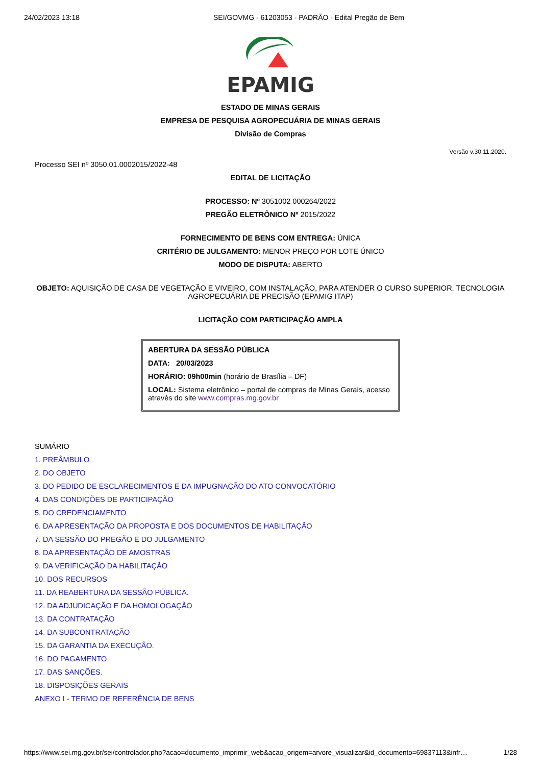24/02/2023 13:18 SEI/GOVMG - 61203053 - PADRÃO - Edital Pregão de Bem
EPAMIG
ESTADO DE MINAS GERAIS
EMPRESA DE PESQUISA AGROPECUÁRIA DE MINAS GERAIS
Divisão de Compras
Versão v.30.11.2020.
Processo SEI nº 3050.01.0002015/2022-48
EDITAL DE LICITAÇÃO
PROCESSO: Nº 3051002 000264/2022
PREGÃO ELETRÔNICO Nº 2015/2022
FORNECIMENTO DE BENS COM ENTREGA: ÚNICA
CRITÉRIO DE JULGAMENTO: MENOR PREÇO POR LOTE ÚNICO
MODO DE DISPUTA: ABERTO
OBJETO: AQUISIÇÃO DE CASA DE VEGETAÇÃO E VIVEIRO, COM INSTALAÇÃO, PARA ATENDER O CURSO SUPERIOR, TECNOLOGIA AGROPECUÁRIA DE PRECISÃO (EPAMIG ITAP)
LICITAÇÃO COM PARTICIPAÇÃO AMPLA
ABERTURA DA SESSÃO PÚBLICA
DATA: 20/03/2023
HORÁRIO: 09h00min (horário de Brasília – DF)
LOCAL: Sistema eletrônico – portal de compras de Minas Gerais, acesso através do site www.compras.mg.gov.br
SUMÁRIO
1. PREÂMBULO
2. DO OBJETO
3. DO PEDIDO DE ESCLARECIMENTOS E DA IMPUGNAÇÃO DO ATO CONVOCATÓRIO
4. DAS CONDIÇÕES DE PARTICIPAÇÃO
5. DO CREDENCIAMENTO
6. DA APRESENTAÇÃO DA PROPOSTA E DOS DOCUMENTOS DE HABILITAÇÃO
7. DA SESSÃO DO PREGÃO E DO JULGAMENTO
8. DA APRESENTAÇÃO DE AMOSTRAS
9. DA VERIFICAÇÃO DA HABILITAÇÃO
10. DOS RECURSOS
11. DA REABERTURA DA SESSÃO PÚBLICA.
12. DA ADJUDICAÇÃO E DA HOMOLOGAÇÃO
13. DA CONTRATAÇÃO
14. DA SUBCONTRATAÇÃO
15. DA GARANTIA DA EXECUÇÃO.
16. DO PAGAMENTO
17. DAS SANÇÕES.
18. DISPOSIÇÕES GERAIS
ANEXO I - TERMO DE REFERÊNCIA DE BENS
https://www.sei.mg.gov.br/sei/controlador.php?acao=documento_imprimir_web&acao_origem=arvore_visualizar&id_documento=69837113&infr… 1/28